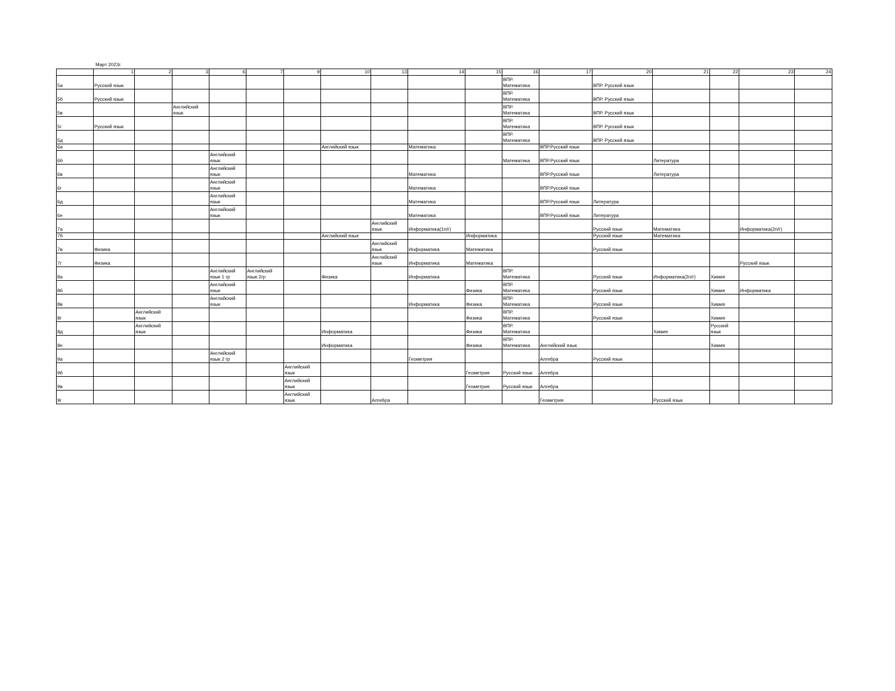Март 2023г.
| | 1 | 2 | 3 | 6 | 7 | 9 | 10 | 13 | 14 | 15 | 16 | 17 | 20 | 21 | 22 | 23 | 24 |
| --- | --- | --- | --- | --- | --- | --- | --- | --- | --- | --- | --- | --- | --- | --- | --- | --- | --- |
| 5а | Русский язык | | | | | | | | | | ВПР. Математика | | ВПР. Русский язык | | | | |
| 5б | Русский язык | | | | | | | | | | ВПР. Математика | | ВПР. Русский язык | | | | |
| 5в | | | Английский язык | | | | | | | | ВПР. Математика | | ВПР. Русский язык | | | | |
| 5г | Русский язык | | | | | | | | | | ВПР. Математика | | ВПР. Русский язык | | | | |
| 5д | | | | | | | | | | | ВПР. Математика | | ВПР. Русский язык | | | | |
| 6а | | | | | | | Английский язык | | Математика | | | ВПР.Русский язык | | | | | |
| 6б | | | | Английский язык | | | | | | | Математика | ВПР.Русский язык | | Литература | | | |
| 6в | | | | Английский язык | | | | | Математика | | | ВПР.Русский язык | | Литература | | | |
| 6г | | | | Английский язык | | | | | Математика | | | ВПР.Русский язык | | | | | |
| 6д | | | | Английский язык | | | | | Математика | | | ВПР.Русский язык | Литература | | | | |
| 6е | | | | Английский язык | | | | | Математика | | | ВПР.Русский язык | Литература | | | | |
| 7а | | | | | | | | Английский язык | Информатика(1п/г) | | | | Русский язык | Математика | | Информатика(2п/г) | |
| 7б | | | | | | | Английский язык | | | Информатика | | | Русский язык | Математика | | | |
| 7в | Физика | | | | | | | Английский язык | Информатика | Математика | | | Русский язык | | | | |
| 7г | Физика | | | | | | | Английский язык | Информатика | Математика | | | | | | Русский язык | |
| 8а | | | | Английский язык 1 гр | Английский язык 2гр | | Физика | | Информатика | | ВПР. Математика | | Русский язык | Информатика(2п/г) | Химия | | |
| 8б | | | | Английский язык | | | | | | Физика | ВПР. Математика | | Русский язык | | Химия | Информатика | |
| 8в | | | | Английский язык | | | | | Информатика | Физика | ВПР. Математика | | Русский язык | | Химия | | |
| 8г | | Английский язык | | | | | | | | Физика | ВПР. Математика | | Русский язык | | Химия | | |
| 8д | | Английский язык | | | | | Информатика | | | Физика | ВПР. Математика | | | Химия | Русский язык | | |
| 8е | | | | | | | Информатика | | | Физика | ВПР. Математика | Английский язык | | | Химия | | |
| 9а | | | | Английский язык 2 гр | | | | | Геометрия | | | Алгебра | Русский язык | | | | |
| 9б | | | | | | Английский язык | | | | Геометрия | Русский язык | Алгебра | | | | | |
| 9в | | | | | | Английский язык | | | | Геометрия | Русский язык | Алгебра | | | | | |
| 9г | | | | | | Английский язык | | Алгебра | | | | Геометрия | | Русский язык | | | |